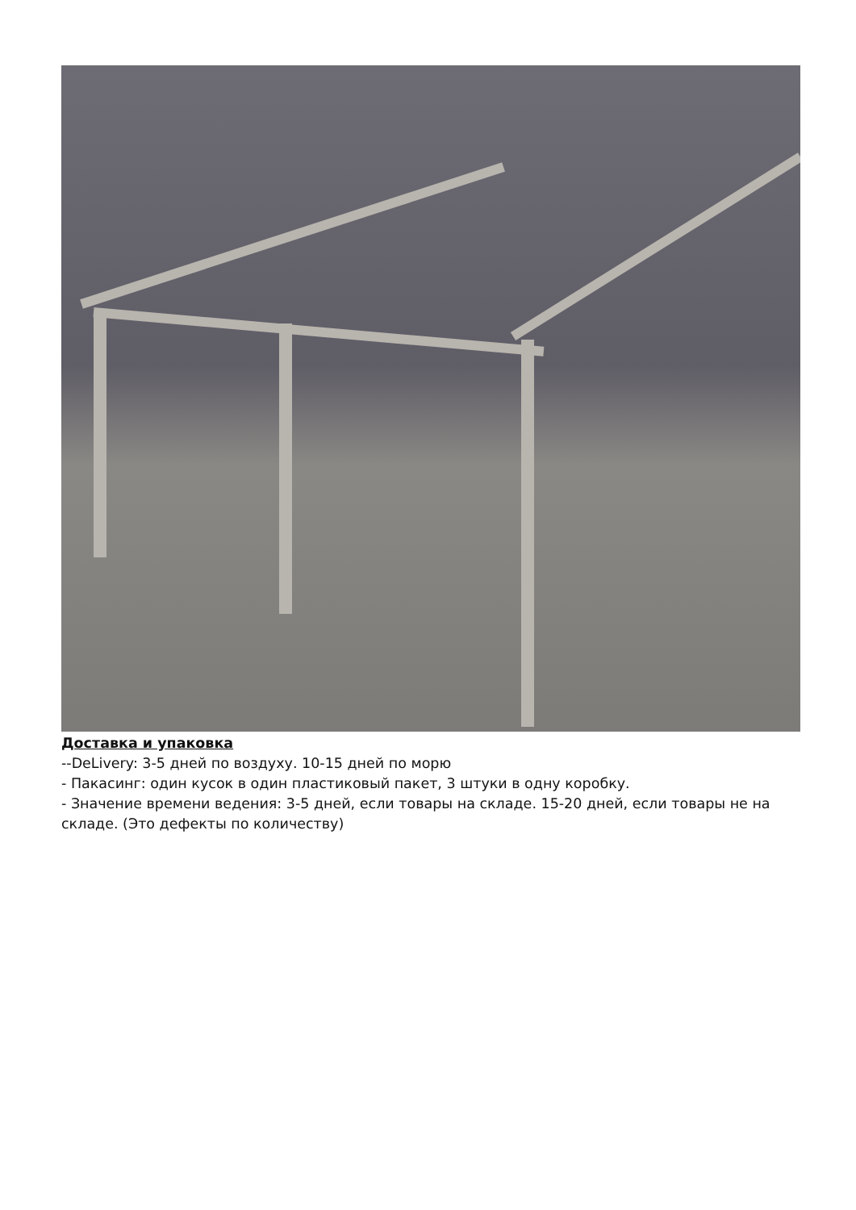Доставка и упаковка
--DeLivery: 3-5 дней по воздуху. 10-15 дней по морю
- Пакасинг: один кусок в один пластиковый пакет, 3 штуки в одну коробку.
- Значение времени ведения: 3-5 дней, если товары на складе. 15-20 дней, если товары не на складе. (Это дефекты по количеству)